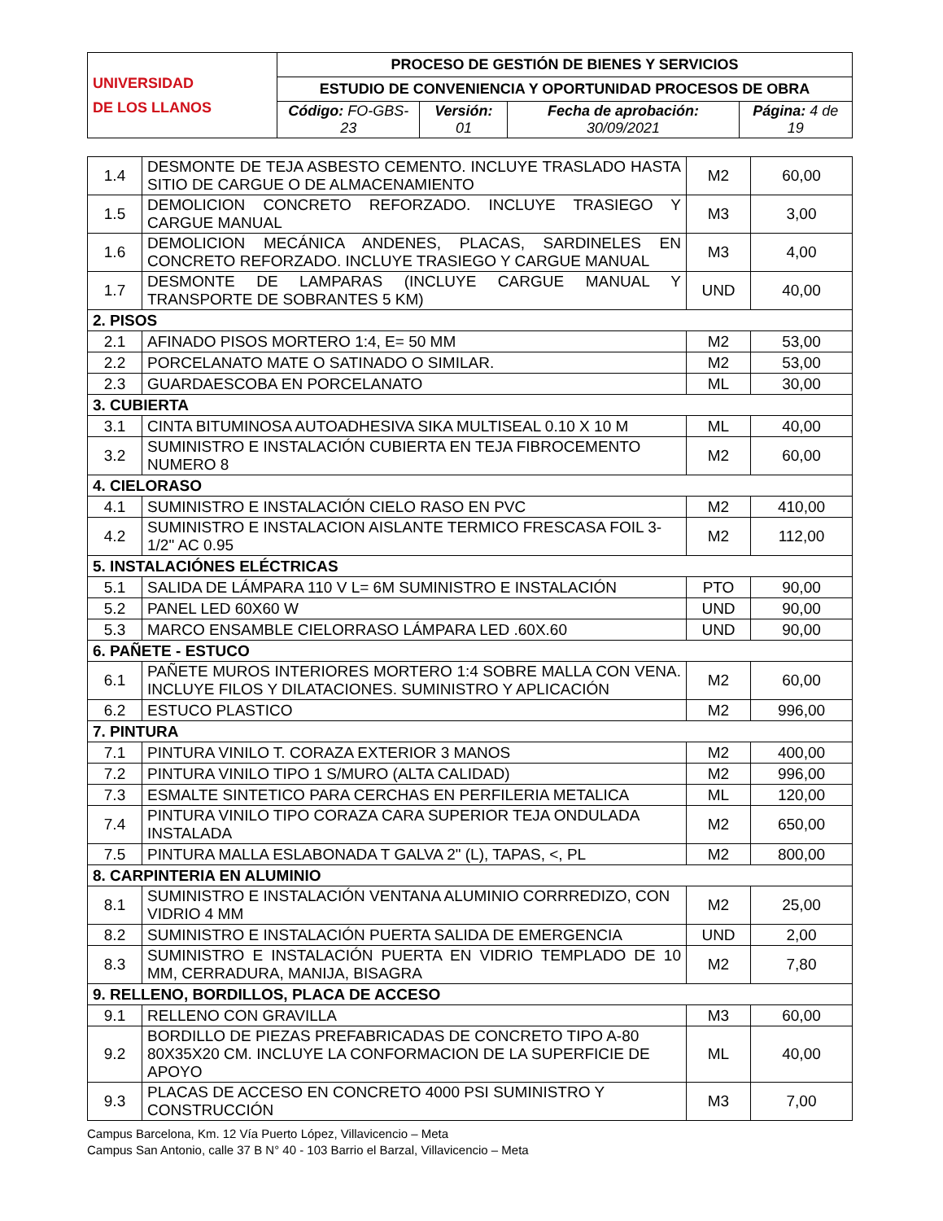| UNIVERSIDAD DE LOS LLANOS | PROCESO DE GESTIÓN DE BIENES Y SERVICIOS | | | |
| | ESTUDIO DE CONVENIENCIA Y OPORTUNIDAD PROCESOS DE OBRA | | | |
| | Código: FO-GBS-23 | Versión: 01 | Fecha de aprobación: 30/09/2021 | Página: 4 de 19 |
| 1.4 | DESMONTE DE TEJA ASBESTO CEMENTO. INCLUYE TRASLADO HASTA SITIO DE CARGUE O DE ALMACENAMIENTO | M2 | 60,00 |
| 1.5 | DEMOLICION CONCRETO REFORZADO. INCLUYE TRASIEGO Y CARGUE MANUAL | M3 | 3,00 |
| 1.6 | DEMOLICION MECÁNICA ANDENES, PLACAS, SARDINELES EN CONCRETO REFORZADO. INCLUYE TRASIEGO Y CARGUE MANUAL | M3 | 4,00 |
| 1.7 | DESMONTE DE LAMPARAS (INCLUYE CARGUE MANUAL Y TRANSPORTE DE SOBRANTES 5 KM) | UND | 40,00 |
| 2. PISOS | | | |
| 2.1 | AFINADO PISOS MORTERO 1:4, E= 50 MM | M2 | 53,00 |
| 2.2 | PORCELANATO MATE O SATINADO O SIMILAR. | M2 | 53,00 |
| 2.3 | GUARDAESCOBA EN PORCELANATO | ML | 30,00 |
| 3. CUBIERTA | | | |
| 3.1 | CINTA BITUMINOSA AUTOADHESIVA SIKA MULTISEAL 0.10 X 10 M | ML | 40,00 |
| 3.2 | SUMINISTRO E INSTALACIÓN CUBIERTA EN TEJA FIBROCEMENTO NUMERO 8 | M2 | 60,00 |
| 4. CIELORASO | | | |
| 4.1 | SUMINISTRO E INSTALACIÓN CIELO RASO EN PVC | M2 | 410,00 |
| 4.2 | SUMINISTRO E INSTALACION AISLANTE TERMICO FRESCASA FOIL 3-1/2" AC 0.95 | M2 | 112,00 |
| 5. INSTALACIÓNES ELÉCTRICAS | | | |
| 5.1 | SALIDA DE LÁMPARA 110 V L= 6M SUMINISTRO E INSTALACIÓN | PTO | 90,00 |
| 5.2 | PANEL LED 60X60 W | UND | 90,00 |
| 5.3 | MARCO ENSAMBLE CIELORRASO LÁMPARA LED .60X.60 | UND | 90,00 |
| 6. PAÑETE - ESTUCO | | | |
| 6.1 | PAÑETE MUROS INTERIORES MORTERO 1:4 SOBRE MALLA CON VENA. INCLUYE FILOS Y DILATACIONES. SUMINISTRO Y APLICACIÓN | M2 | 60,00 |
| 6.2 | ESTUCO PLASTICO | M2 | 996,00 |
| 7. PINTURA | | | |
| 7.1 | PINTURA VINILO T. CORAZA EXTERIOR 3 MANOS | M2 | 400,00 |
| 7.2 | PINTURA VINILO TIPO 1 S/MURO (ALTA CALIDAD) | M2 | 996,00 |
| 7.3 | ESMALTE SINTETICO PARA CERCHAS EN PERFILERIA METALICA | ML | 120,00 |
| 7.4 | PINTURA VINILO TIPO CORAZA CARA SUPERIOR TEJA ONDULADA INSTALADA | M2 | 650,00 |
| 7.5 | PINTURA MALLA ESLABONADA T GALVA 2" (L), TAPAS, <, PL | M2 | 800,00 |
| 8. CARPINTERIA EN ALUMINIO | | | |
| 8.1 | SUMINISTRO E INSTALACIÓN VENTANA ALUMINIO CORRREDIZO, CON VIDRIO 4 MM | M2 | 25,00 |
| 8.2 | SUMINISTRO E INSTALACIÓN PUERTA SALIDA DE EMERGENCIA | UND | 2,00 |
| 8.3 | SUMINISTRO E INSTALACIÓN PUERTA EN VIDRIO TEMPLADO DE 10 MM, CERRADURA, MANIJA, BISAGRA | M2 | 7,80 |
| 9. RELLENO, BORDILLOS, PLACA DE ACCESO | | | |
| 9.1 | RELLENO CON GRAVILLA | M3 | 60,00 |
| 9.2 | BORDILLO DE PIEZAS PREFABRICADAS DE CONCRETO TIPO A-80 80X35X20 CM. INCLUYE LA CONFORMACION DE LA SUPERFICIE DE APOYO | ML | 40,00 |
| 9.3 | PLACAS DE ACCESO EN CONCRETO 4000 PSI SUMINISTRO Y CONSTRUCCIÓN | M3 | 7,00 |
Campus Barcelona, Km. 12 Vía Puerto López, Villavicencio – Meta
Campus San Antonio, calle 37 B N° 40 - 103 Barrio el Barzal, Villavicencio – Meta